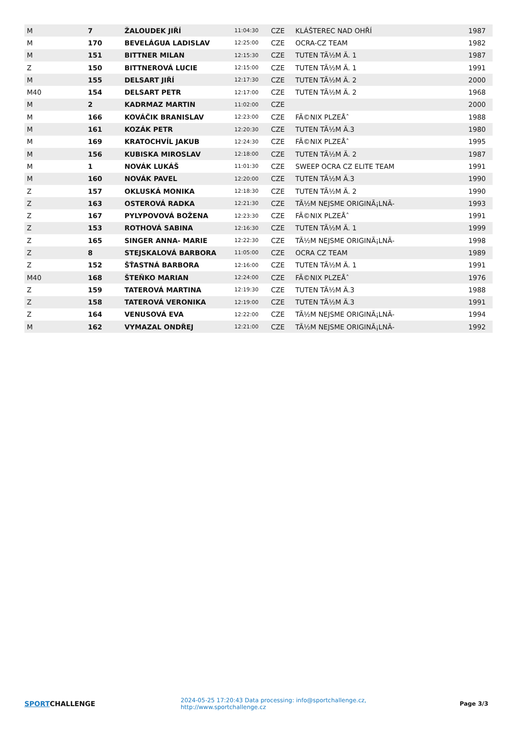| M | 7 | ŽALOUDEK JIŘÍ | 11:04:30 | CZE | KLÁŠTEREC NAD OHŘÍ | 1987 |
| M | 170 | BEVELÁGUA LADISLAV | 12:25:00 | CZE | OCRA-CZ TEAM | 1982 |
| M | 151 | BITTNER MILAN | 12:15:30 | CZE | TUTEN TÃ½M Ä. 1 | 1987 |
| Z | 150 | BITTNEROVÁ LUCIE | 12:15:00 | CZE | TUTEN TÃ½M Ä. 1 | 1991 |
| M | 155 | DELSART JIŘÍ | 12:17:30 | CZE | TUTEN TÃ½M Ä. 2 | 2000 |
| M40 | 154 | DELSART PETR | 12:17:00 | CZE | TUTEN TÃ½M Ä. 2 | 1968 |
| M | 2 | KADRMAZ MARTIN | 11:02:00 | CZE | | 2000 |
| M | 166 | KOVÁČIK BRANISLAV | 12:23:00 | CZE | FÃ©NIX PLZEÅˆ | 1988 |
| M | 161 | KOZÁK PETR | 12:20:30 | CZE | TUTEN TÃ½M Ä.3 | 1980 |
| M | 169 | KRATOCHVÍL JAKUB | 12:24:30 | CZE | FÃ©NIX PLZEÅˆ | 1995 |
| M | 156 | KUBISKA MIROSLAV | 12:18:00 | CZE | TUTEN TÃ½M Ä. 2 | 1987 |
| M | 1 | NOVÁK LUKÁŠ | 11:01:30 | CZE | SWEEP OCRA CZ ELITE TEAM | 1991 |
| M | 160 | NOVÁK PAVEL | 12:20:00 | CZE | TUTEN TÃ½M Ä.3 | 1990 |
| Z | 157 | OKLUSKÁ MONIKA | 12:18:30 | CZE | TUTEN TÃ½M Ä. 2 | 1990 |
| Z | 163 | OSTEROVÁ RADKA | 12:21:30 | CZE | TÃ½M NEJSME ORIGINÃ¡LNÃ- | 1993 |
| Z | 167 | PYLYPOVOVÁ BOŽENA | 12:23:30 | CZE | FÃ©NIX PLZEÅˆ | 1991 |
| Z | 153 | ROTHOVÁ SABINA | 12:16:30 | CZE | TUTEN TÃ½M Ä. 1 | 1999 |
| Z | 165 | SINGER ANNA- MARIE | 12:22:30 | CZE | TÃ½M NEJSME ORIGINÃ¡LNÃ- | 1998 |
| Z | 8 | STEJSKALOVÁ BARBORA | 11:05:00 | CZE | OCRA CZ TEAM | 1989 |
| Z | 152 | ŠŤASTNÁ BARBORA | 12:16:00 | CZE | TUTEN TÃ½M Ä. 1 | 1991 |
| M40 | 168 | ŠTEŇKO MARIAN | 12:24:00 | CZE | FÃ©NIX PLZEÅˆ | 1976 |
| Z | 159 | TATEROVÁ MARTINA | 12:19:30 | CZE | TUTEN TÃ½M Ä.3 | 1988 |
| Z | 158 | TATEROVÁ VERONIKA | 12:19:00 | CZE | TUTEN TÃ½M Ä.3 | 1991 |
| Z | 164 | VENUSOVÁ EVA | 12:22:00 | CZE | TÃ½M NEJSME ORIGINÃ¡LNÃ- | 1994 |
| M | 162 | VYMAZAL ONDŘEJ | 12:21:00 | CZE | TÃ½M NEJSME ORIGINÃ¡LNÃ- | 1992 |
SPORTCHALLENGE
2024-05-25 17:20:43 Data processing: info@sportchallenge.cz, http://www.sportchallenge.cz
Page 3/3